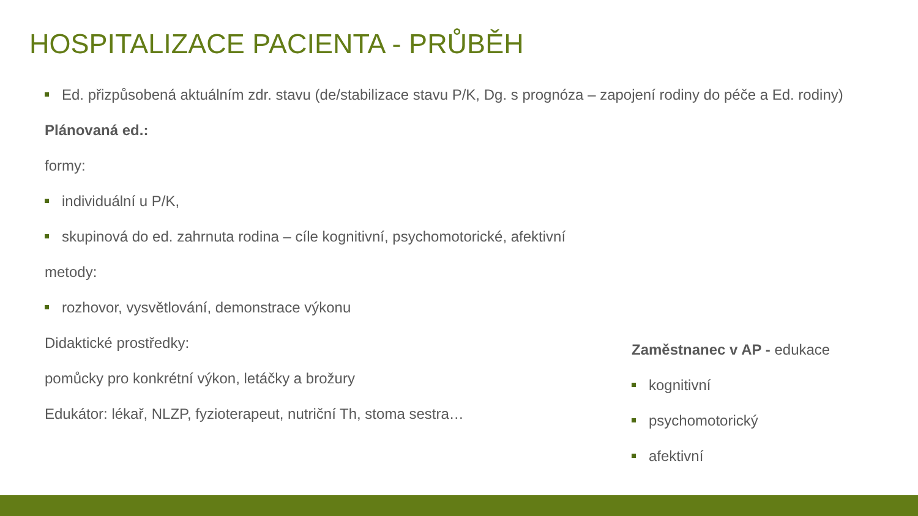HOSPITALIZACE PACIENTA - PRŮBĚH
Ed. přizpůsobená aktuálním zdr. stavu (de/stabilizace stavu P/K, Dg. s prognóza – zapojení rodiny do péče a Ed. rodiny)
Plánovaná ed.:
formy:
individuální u P/K,
skupinová do ed. zahrnuta rodina – cíle kognitivní, psychomotorické, afektivní
metody:
rozhovor, vysvětlování, demonstrace výkonu
Didaktické prostředky:
pomůcky pro konkrétní výkon, letáčky a brožury
Edukátor: lékař, NLZP, fyzioterapeut, nutriční Th, stoma sestra…
Zaměstnanec v AP - edukace
kognitivní
psychomotorický
afektivní